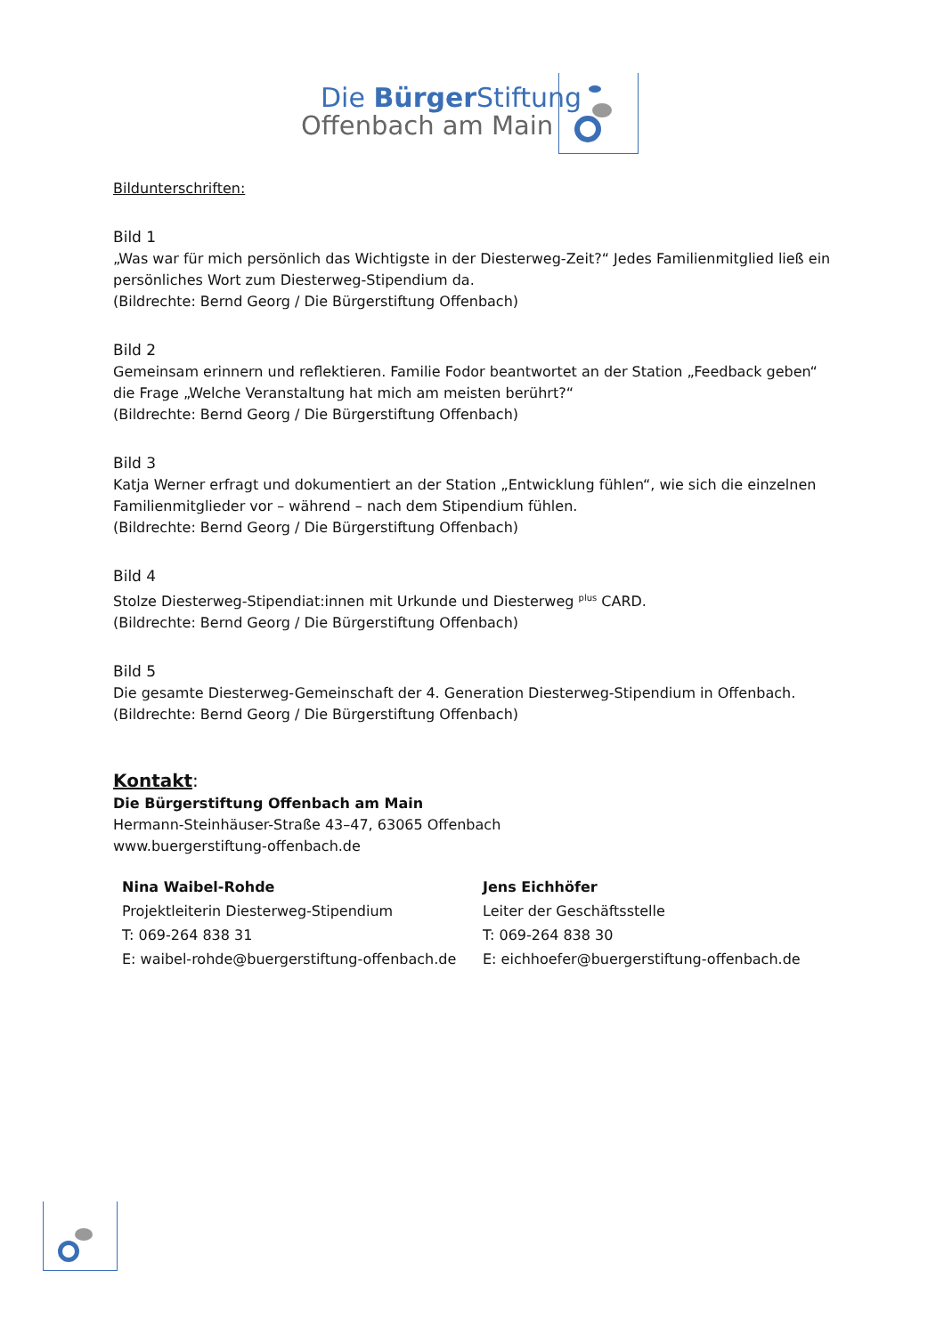Die Bürger Stiftung
Offenbach am Main
Bildunterschriften:
Bild 1
„Was war für mich persönlich das Wichtigste in der Diesterweg-Zeit?“ Jedes Familienmitglied ließ ein persönliches Wort zum Diesterweg-Stipendium da.
(Bildrechte: Bernd Georg / Die Bürgerstiftung Offenbach)
Bild 2
Gemeinsam erinnern und reflektieren. Familie Fodor beantwortet an der Station „Feedback geben“ die Frage „Welche Veranstaltung hat mich am meisten berührt?“
(Bildrechte: Bernd Georg / Die Bürgerstiftung Offenbach)
Bild 3
Katja Werner erfragt und dokumentiert an der Station „Entwicklung fühlen“, wie sich die einzelnen Familienmitglieder vor – während – nach dem Stipendium fühlen.
(Bildrechte: Bernd Georg / Die Bürgerstiftung Offenbach)
Bild 4
Stolze Diesterweg-Stipendiat:innen mit Urkunde und Diesterweg <sup>plus</sup> CARD.
(Bildrechte: Bernd Georg / Die Bürgerstiftung Offenbach)
Bild 5
Die gesamte Diesterweg-Gemeinschaft der 4. Generation Diesterweg-Stipendium in Offenbach.
(Bildrechte: Bernd Georg / Die Bürgerstiftung Offenbach)
Kontakt:
Die Bürgerstiftung Offenbach am Main
Hermann-Steinhäuser-Straße 43–47, 63065 Offenbach
www.buergerstiftung-offenbach.de
Nina Waibel-Rohde
Projektleiterin Diesterweg-Stipendium
T: 069-264 838 31
E: waibel-rohde@buergerstiftung-offenbach.de
Jens Eichhöfer
Leiter der Geschäftsstelle
T: 069-264 838 30
E: eichhoefer@buergerstiftung-offenbach.de